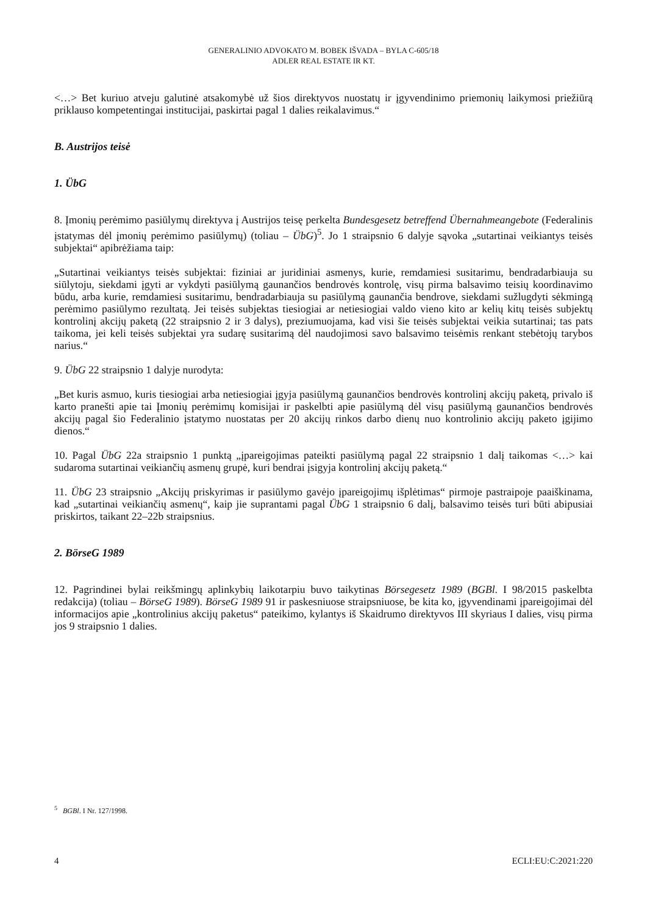GENERALINIO ADVOKATO M. BOBEK IŠVADA – BYLA C-605/18
ADLER REAL ESTATE IR KT.
<…> Bet kuriuo atveju galutinė atsakomybė už šios direktyvos nuostatų ir įgyvendinimo priemonių laikymosi priežiūrą priklauso kompetentingai institucijai, paskirtai pagal 1 dalies reikalavimus.“
B. Austrijos teisė
1. ÜbG
8. Įmonių perėmimo pasiūlymų direktyva į Austrijos teisę perkelta Bundesgesetz betreffend Übernahmeangebote (Federalinis įstatymas dėl įmonių perėmimo pasiūlymų) (toliau – ÜbG)<sup>5</sup>. Jo 1 straipsnio 6 dalyje sąvoka „sutartinai veikiantys teisės subjektai“ apibrėžiama taip:
„Sutartinai veikiantys teisės subjektai: fiziniai ar juridiniai asmenys, kurie, remdamiesi susitarimu, bendradarbiauja su siūlytoju, siekdami įgyti ar vykdyti pasiūlymą gaunančios bendrovės kontrolę, visų pirma balsavimo teisių koordinavimo būdu, arba kurie, remdamiesi susitarimu, bendradarbiauja su pasiūlymą gaunančia bendrove, siekdami sužlugdyti sėkmingą perėmimo pasiūlymo rezultatą. Jei teisės subjektas tiesiogiai ar netiesiogiai valdo vieno kito ar kelių kitų teisės subjektų kontrolinį akcijų paketą (22 straipsnio 2 ir 3 dalys), preziumuojama, kad visi šie teisės subjektai veikia sutartinai; tas pats taikoma, jei keli teisės subjektai yra sudarę susitarimą dėl naudojimosi savo balsavimo teisėmis renkant stebėtojų tarybos narius.“
9. ÜbG 22 straipsnio 1 dalyje nurodyta:
„Bet kuris asmuo, kuris tiesiogiai arba netiesiogiai įgyja pasiūlymą gaunančios bendrovės kontrolinį akcijų paketą, privalo iš karto pranešti apie tai Įmonių perėmimų komisijai ir paskelbti apie pasiūlymą dėl visų pasiūlymą gaunančios bendrovės akcijų pagal šio Federalinio įstatymo nuostatas per 20 akcijų rinkos darbo dienų nuo kontrolinio akcijų paketo įgijimo dienos.“
10. Pagal ÜbG 22a straipsnio 1 punktą „įpareigojimas pateikti pasiūlymą pagal 22 straipsnio 1 dalį taikomas <…> kai sudaroma sutartinai veikiančių asmenų grupė, kuri bendrai įsigyja kontrolinį akcijų paketą.“
11. ÜbG 23 straipsnio „Akcijų priskyrimas ir pasiūlymo gavėjo įpareigojimų išplėtimas“ pirmoje pastraipoje paaiškinama, kad „sutartinai veikiančių asmenų“, kaip jie suprantami pagal ÜbG 1 straipsnio 6 dalį, balsavimo teisės turi būti abipusiai priskirtos, taikant 22–22b straipsnius.
2. BörseG 1989
12. Pagrindinei bylai reikšmingų aplinkybių laikotarpiu buvo taikytinas Börsegesetz 1989 (BGBl. I 98/2015 paskelbta redakcija) (toliau – BörseG 1989). BörseG 1989 91 ir paskesniuose straipsniuose, be kita ko, įgyvendinami įpareigojimai dėl informacijos apie „kontrolinius akcijų paketus“ pateikimo, kylantys iš Skaidrumo direktyvos III skyriaus I dalies, visų pirma jos 9 straipsnio 1 dalies.
<sup>5</sup> BGBl. I Nr. 127/1998.
4 ECLI:EU:C:2021:220